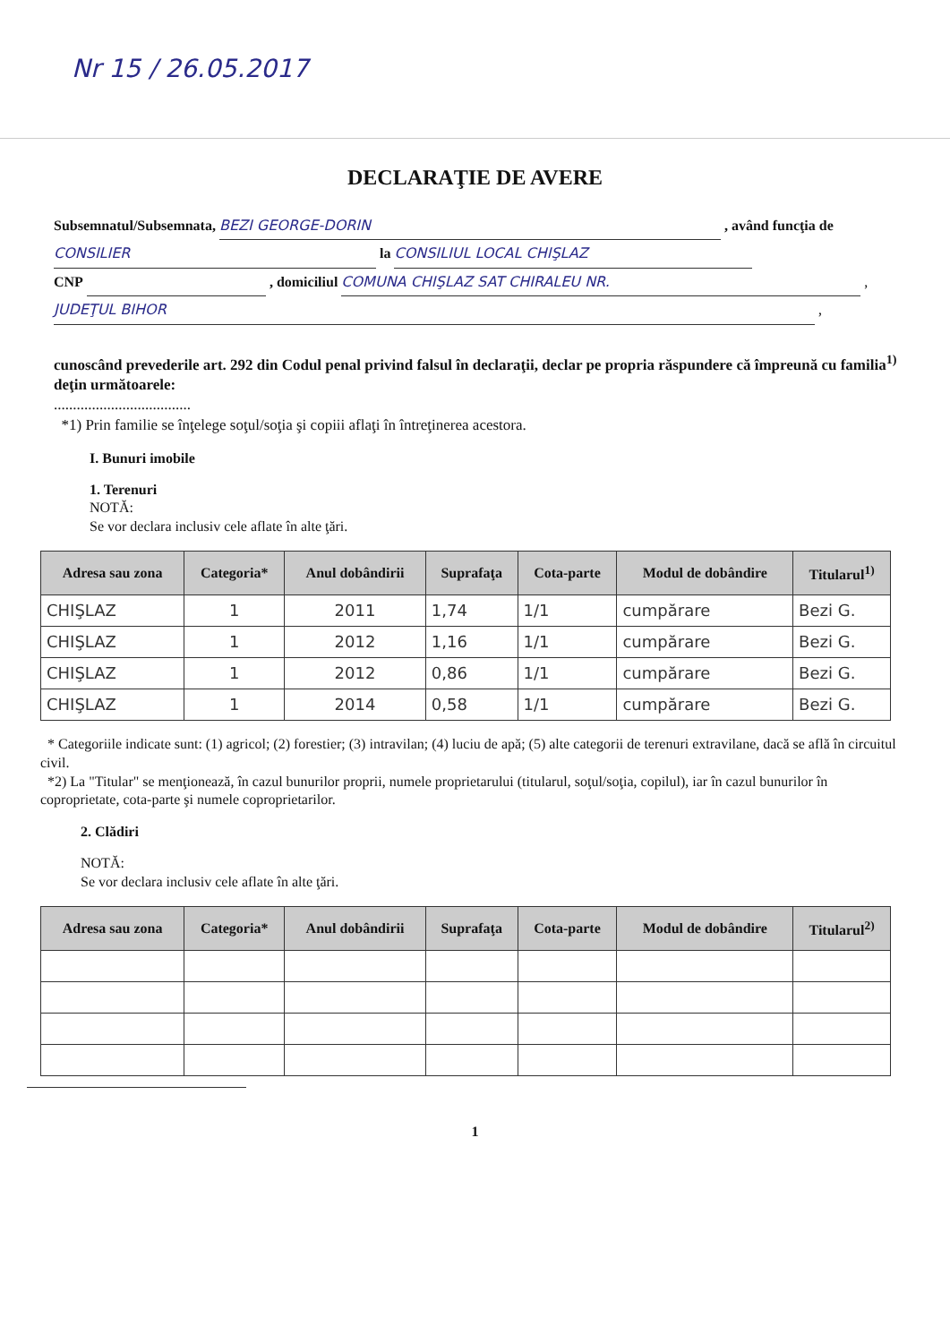Nr 15 / 26.05.2017
DECLARAŢIE DE AVERE
Subsemnatul/Subsemnata, BEZI GEORGE-DORIN , având funcţia de CONSILIER la CONSILIUL LOCAL CHIŞLAZ
CNP , domiciliul COMUNA CHIŞLAZ SAT CHIRALEU NR. ,
JUDEŢUL BIHOR ,
cunoscând prevederile art. 292 din Codul penal privind falsul în declaraţii, declar pe propria răspundere că împreună cu familia<sup>1)</sup> deţin următoarele:
....................................
*1) Prin familie se înţelege soţul/soţia şi copiii aflaţi în întreţinerea acestora.
I. Bunuri imobile
1. Terenuri
NOTĂ:
Se vor declara inclusiv cele aflate în alte ţări.
| Adresa sau zona | Categoria* | Anul dobândirii | Suprafaţa | Cota-parte | Modul de dobândire | Titularul<sup>1)</sup> |
| --- | --- | --- | --- | --- | --- | --- |
| CHIŞLAZ | 1 | 2011 | 1,74 | 1/1 | cumpărare | Bezi G. |
| CHIŞLAZ | 1 | 2012 | 1,16 | 1/1 | cumpărare | Bezi G. |
| CHIŞLAZ | 1 | 2012 | 0,86 | 1/1 | cumpărare | Bezi G. |
| CHIŞLAZ | 1 | 2014 | 0,58 | 1/1 | cumpărare | Bezi G. |
* Categoriile indicate sunt: (1) agricol; (2) forestier; (3) intravilan; (4) luciu de apă; (5) alte categorii de terenuri extravilane, dacă se află în circuitul civil.
*2) La "Titular" se menţionează, în cazul bunurilor proprii, numele proprietarului (titularul, soţul/soţia, copilul), iar în cazul bunurilor în coproprietate, cota-parte şi numele coproprietarilor.
2. Clădiri
NOTĂ:
Se vor declara inclusiv cele aflate în alte ţări.
| Adresa sau zona | Categoria* | Anul dobândirii | Suprafaţa | Cota-parte | Modul de dobândire | Titularul<sup>2)</sup> |
| --- | --- | --- | --- | --- | --- | --- |
1